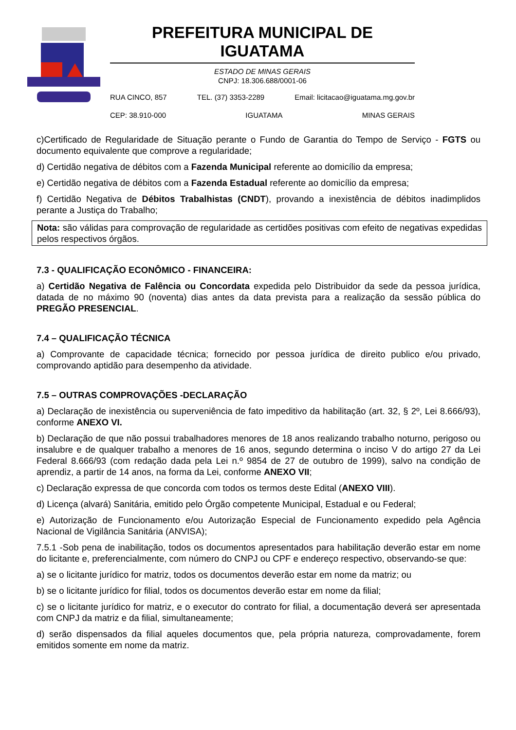PREFEITURA MUNICIPAL DE IGUATAMA
ESTADO DE MINAS GERAIS
CNPJ: 18.306.688/0001-06
RUA CINCO, 857 TEL. (37) 3353-2289 Email: licitacao@iguatama.mg.gov.br
CEP: 38.910-000 IGUATAMA MINAS GERAIS
c)Certificado de Regularidade de Situação perante o Fundo de Garantia do Tempo de Serviço - FGTS ou documento equivalente que comprove a regularidade;
d) Certidão negativa de débitos com a Fazenda Municipal referente ao domicílio da empresa;
e) Certidão negativa de débitos com a Fazenda Estadual referente ao domicílio da empresa;
f) Certidão Negativa de Débitos Trabalhistas (CNDT), provando a inexistência de débitos inadimplidos perante a Justiça do Trabalho;
Nota: são válidas para comprovação de regularidade as certidões positivas com efeito de negativas expedidas pelos respectivos órgãos.
7.3 - QUALIFICAÇÃO ECONÔMICO - FINANCEIRA:
a) Certidão Negativa de Falência ou Concordata expedida pelo Distribuidor da sede da pessoa jurídica, datada de no máximo 90 (noventa) dias antes da data prevista para a realização da sessão pública do PREGÃO PRESENCIAL.
7.4 – QUALIFICAÇÃO TÉCNICA
a) Comprovante de capacidade técnica; fornecido por pessoa jurídica de direito publico e/ou privado, comprovando aptidão para desempenho da atividade.
7.5 – OUTRAS COMPROVAÇÕES -DECLARAÇÃO
a) Declaração de inexistência ou superveniência de fato impeditivo da habilitação (art. 32, § 2º, Lei 8.666/93), conforme ANEXO VI.
b) Declaração de que não possui trabalhadores menores de 18 anos realizando trabalho noturno, perigoso ou insalubre e de qualquer trabalho a menores de 16 anos, segundo determina o inciso V do artigo 27 da Lei Federal 8.666/93 (com redação dada pela Lei n.º 9854 de 27 de outubro de 1999), salvo na condição de aprendiz, a partir de 14 anos, na forma da Lei, conforme ANEXO VII;
c) Declaração expressa de que concorda com todos os termos deste Edital (ANEXO VIII).
d) Licença (alvará) Sanitária, emitido pelo Órgão competente Municipal, Estadual e ou Federal;
e) Autorização de Funcionamento e/ou Autorização Especial de Funcionamento expedido pela Agência Nacional de Vigilância Sanitária (ANVISA);
7.5.1 -Sob pena de inabilitação, todos os documentos apresentados para habilitação deverão estar em nome do licitante e, preferencialmente, com número do CNPJ ou CPF e endereço respectivo, observando-se que:
a) se o licitante jurídico for matriz, todos os documentos deverão estar em nome da matriz; ou
b) se o licitante jurídico for filial, todos os documentos deverão estar em nome da filial;
c) se o licitante jurídico for matriz, e o executor do contrato for filial, a documentação deverá ser apresentada com CNPJ da matriz e da filial, simultaneamente;
d) serão dispensados da filial aqueles documentos que, pela própria natureza, comprovadamente, forem emitidos somente em nome da matriz.